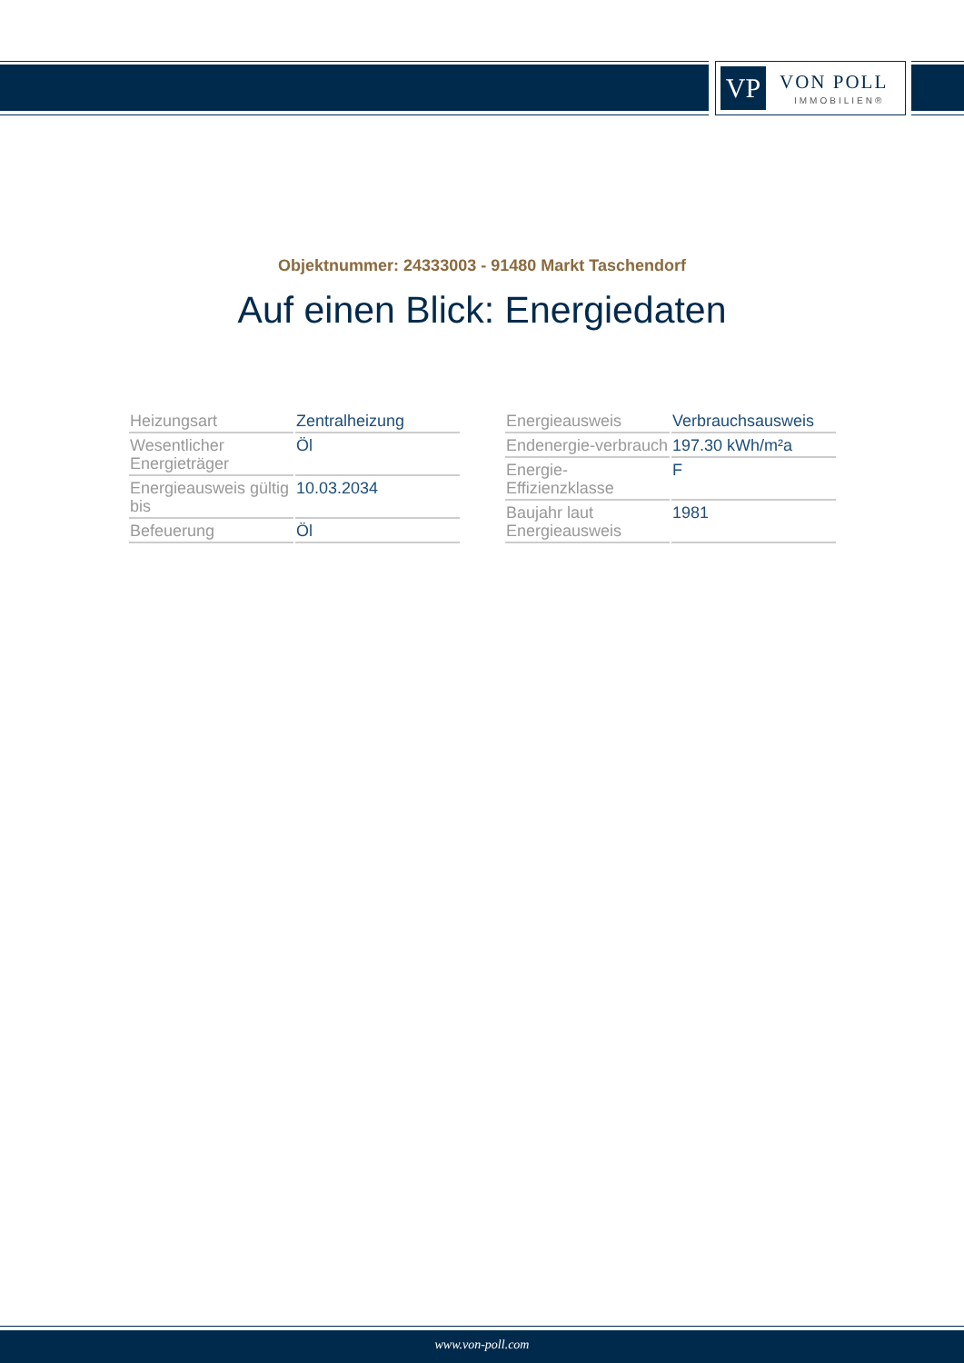VP VON POLL
IMMOBILIEN®
Objektnummer: 24333003 - 91480 Markt Taschendorf
Auf einen Blick: Energiedaten
| Heizungsart | Zentralheizung |
| Wesentlicher Energieträger | Öl |
| Energieausweis gültig bis | 10.03.2034 |
| Befeuerung | Öl |
| Energieausweis | Verbrauchsausweis |
| Endenergie-verbrauch | 197.30 kWh/m²a |
| Energie-Effizienzklasse | F |
| Baujahr laut Energieausweis | 1981 |
www.von-poll.com